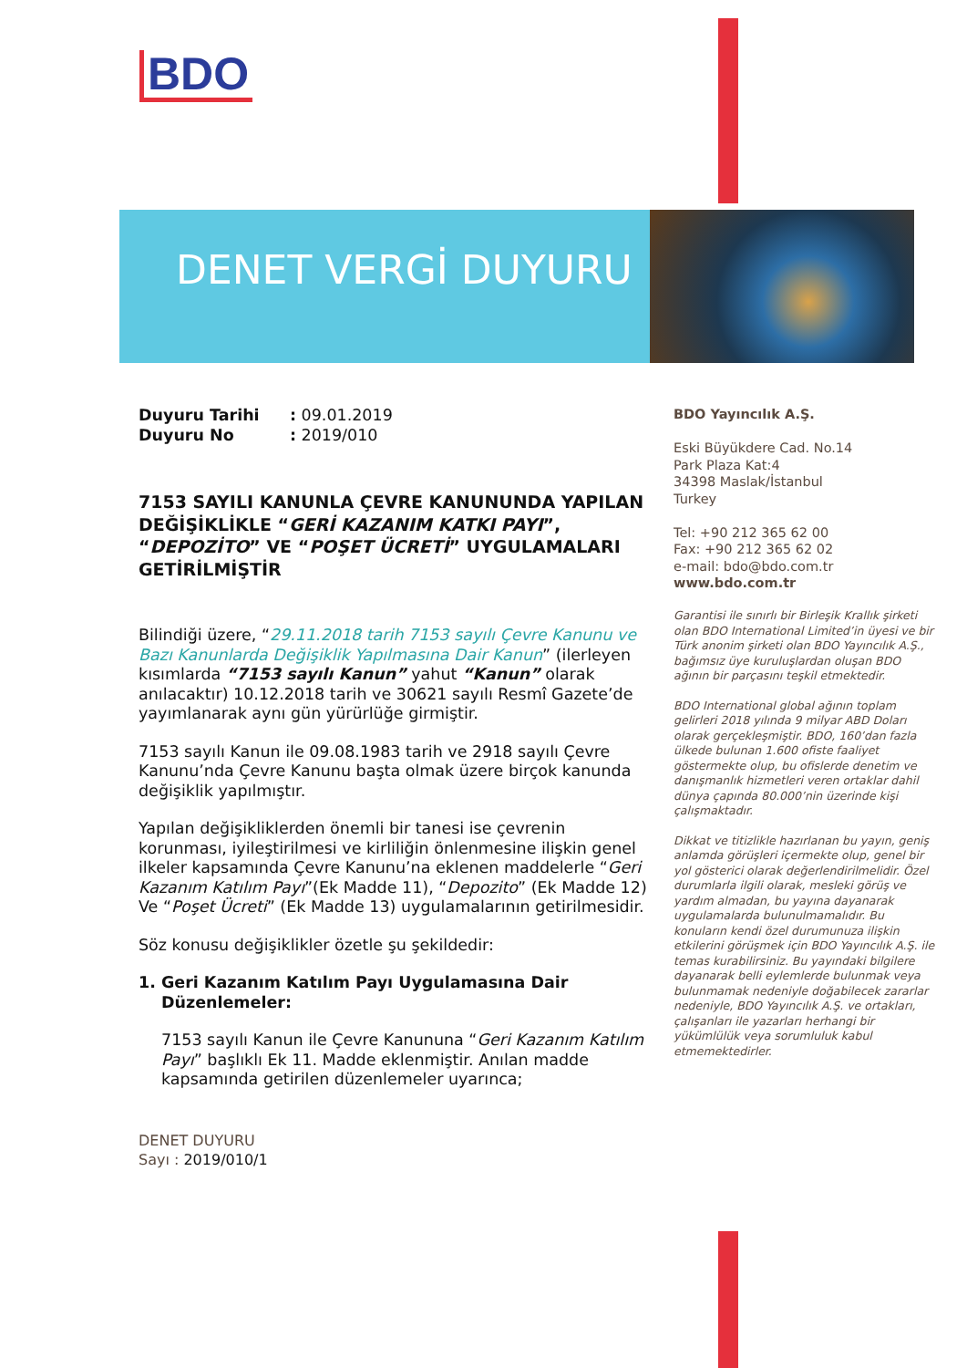BDO
DENET VERGİ DUYURU
Duyuru Tarihi: 09.01.2019
Duyuru No: 2019/010
7153 SAYILI KANUNLA ÇEVRE KANUNUNDA YAPILAN DEĞİŞİKLİKLE “GERİ KAZANIM KATKI PAYI”, “DEPOZİTO” VE “POŞET ÜCRETİ” UYGULAMALARI GETİRİLMİŞTİR
Bilindiği üzere, “29.11.2018 tarih 7153 sayılı Çevre Kanunu ve Bazı Kanunlarda Değişiklik Yapılmasına Dair Kanun” (ilerleyen kısımlarda “7153 sayılı Kanun” yahut “Kanun” olarak anılacaktır) 10.12.2018 tarih ve 30621 sayılı Resmî Gazete’de yayımlanarak aynı gün yürürlüğe girmiştir.
7153 sayılı Kanun ile 09.08.1983 tarih ve 2918 sayılı Çevre Kanunu’nda Çevre Kanunu başta olmak üzere birçok kanunda değişiklik yapılmıştır.
Yapılan değişikliklerden önemli bir tanesi ise çevrenin korunması, iyileştirilmesi ve kirliliğin önlenmesine ilişkin genel ilkeler kapsamında Çevre Kanunu’na eklenen maddelerle “Geri Kazanım Katılım Payı”(Ek Madde 11), “Depozito” (Ek Madde 12) Ve “Poşet Ücreti” (Ek Madde 13) uygulamalarının getirilmesidir.
Söz konusu değişiklikler özetle şu şekildedir:
1. Geri Kazanım Katılım Payı Uygulamasına Dair Düzenlemeler:
7153 sayılı Kanun ile Çevre Kanununa “Geri Kazanım Katılım Payı” başlıklı Ek 11. Madde eklenmiştir. Anılan madde kapsamında getirilen düzenlemeler uyarınca;
DENET DUYURU
Sayı : 2019/010/1
BDO Yayıncılık A.Ş.
Eski Büyükdere Cad. No.14
Park Plaza Kat:4
34398 Maslak/İstanbul
Turkey
Tel: +90 212 365 62 00
Fax: +90 212 365 62 02
e-mail: bdo@bdo.com.tr
www.bdo.com.tr
Garantisi ile sınırlı bir Birleşik Krallık şirketi olan BDO International Limited’in üyesi ve bir Türk anonim şirketi olan BDO Yayıncılık A.Ş., bağımsız üye kuruluşlardan oluşan BDO ağının bir parçasını teşkil etmektedir.
BDO International global ağının toplam gelirleri 2018 yılında 9 milyar ABD Doları olarak gerçekleşmiştir. BDO, 160’dan fazla ülkede bulunan 1.600 ofiste faaliyet göstermekte olup, bu ofislerde denetim ve danışmanlık hizmetleri veren ortaklar dahil dünya çapında 80.000’nin üzerinde kişi çalışmaktadır.
Dikkat ve titizlikle hazırlanan bu yayın, geniş anlamda görüşleri içermekte olup, genel bir yol gösterici olarak değerlendirilmelidir. Özel durumlarla ilgili olarak, mesleki görüş ve yardım almadan, bu yayına dayanarak uygulamalarda bulunulmamalıdır. Bu konuların kendi özel durumunuza ilişkin etkilerini görüşmek için BDO Yayıncılık A.Ş. ile temas kurabilirsiniz. Bu yayındaki bilgilere dayanarak belli eylemlerde bulunmak veya bulunmamak nedeniyle doğabilecek zararlar nedeniyle, BDO Yayıncılık A.Ş. ve ortakları, çalışanları ile yazarları herhangi bir yükümlülük veya sorumluluk kabul etmemektedirler.